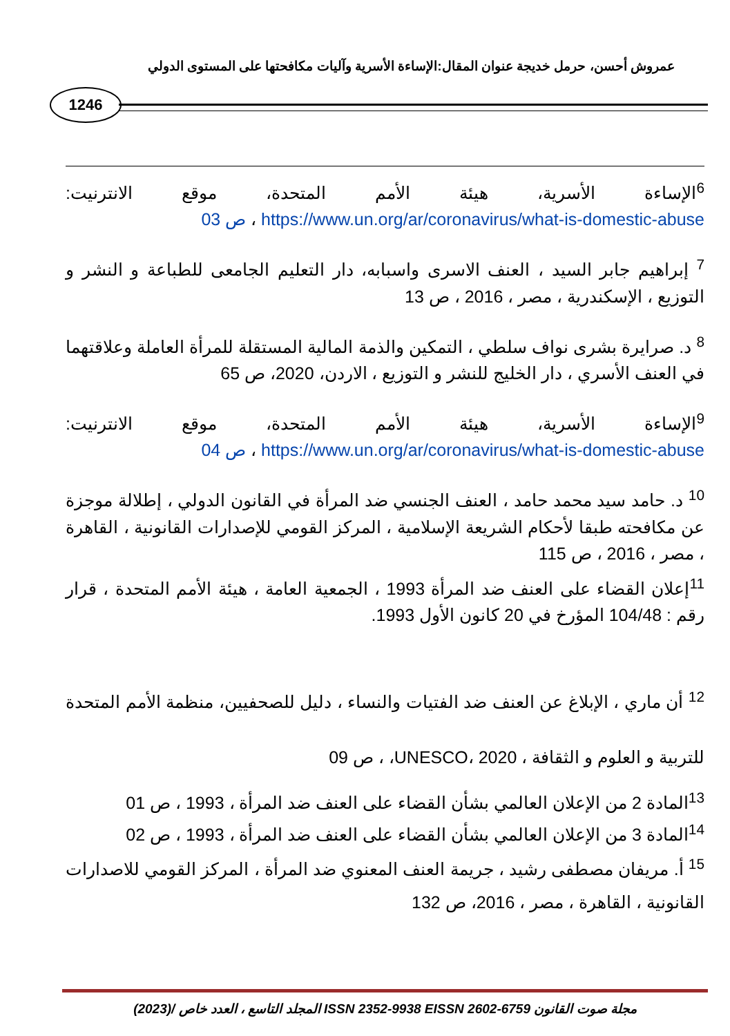عمروش أحسن، حرمل خديجة عنوان المقال:الإساءة الأسرية وآليات مكافحتها على المستوى الدولي
1246
<sup>6</sup> الإساءة الأسرية، هيئة الأمم المتحدة، موقع الانترنيت: https://www.un.org/ar/coronavirus/what-is-domestic-abuse ، ص 03
<sup>7</sup> إبراهيم جابر السيد ، العنف الاسرى واسبابه، دار التعليم الجامعى للطباعة و النشر و التوزيع ، الإسكندرية ، مصر ، 2016 ، ص 13
<sup>8</sup> د. صرايرة بشرى نواف سلطي ، التمكين والذمة المالية المستقلة للمرأة العاملة وعلاقتهما في العنف الأسري ، دار الخليج للنشر و التوزيع ، الاردن، 2020، ص 65
<sup>9</sup> الإساءة الأسرية، هيئة الأمم المتحدة، موقع الانترنيت: https://www.un.org/ar/coronavirus/what-is-domestic-abuse ، ص 04
<sup>10</sup> د. حامد سيد محمد حامد ، العنف الجنسي ضد المرأة في القانون الدولي ، إطلالة موجزة عن مكافحته طبقا لأحكام الشريعة الإسلامية ، المركز القومي للإصدارات القانونية ، القاهرة ، مصر ، 2016 ، ص 115
<sup>11</sup> إعلان القضاء على العنف ضد المرأة 1993 ، الجمعية العامة ، هيئة الأمم المتحدة ، قرار رقم : 104/48 المؤرخ في 20 كانون الأول 1993.
<sup>12</sup> أن ماري ، الإبلاغ عن العنف ضد الفتيات والنساء ، دليل للصحفيين، منظمة الأمم المتحدة للتربية و العلوم و الثقافة ، UNESCO، 2020، ، ص 09
<sup>13</sup> المادة 2 من الإعلان العالمي بشأن القضاء على العنف ضد المرأة ، 1993 ، ص 01
<sup>14</sup> المادة 3 من الإعلان العالمي بشأن القضاء على العنف ضد المرأة ، 1993 ، ص 02
<sup>15</sup> أ. مريفان مصطفى رشيد ، جريمة العنف المعنوي ضد المرأة ، المركز القومي للاصدارات القانونية ، القاهرة ، مصر ، 2016، ص 132
مجلة صوت القانون ISSN 2352-9938 EISSN 2602-6759 المجلد التاسع ، العدد خاص /(2023)